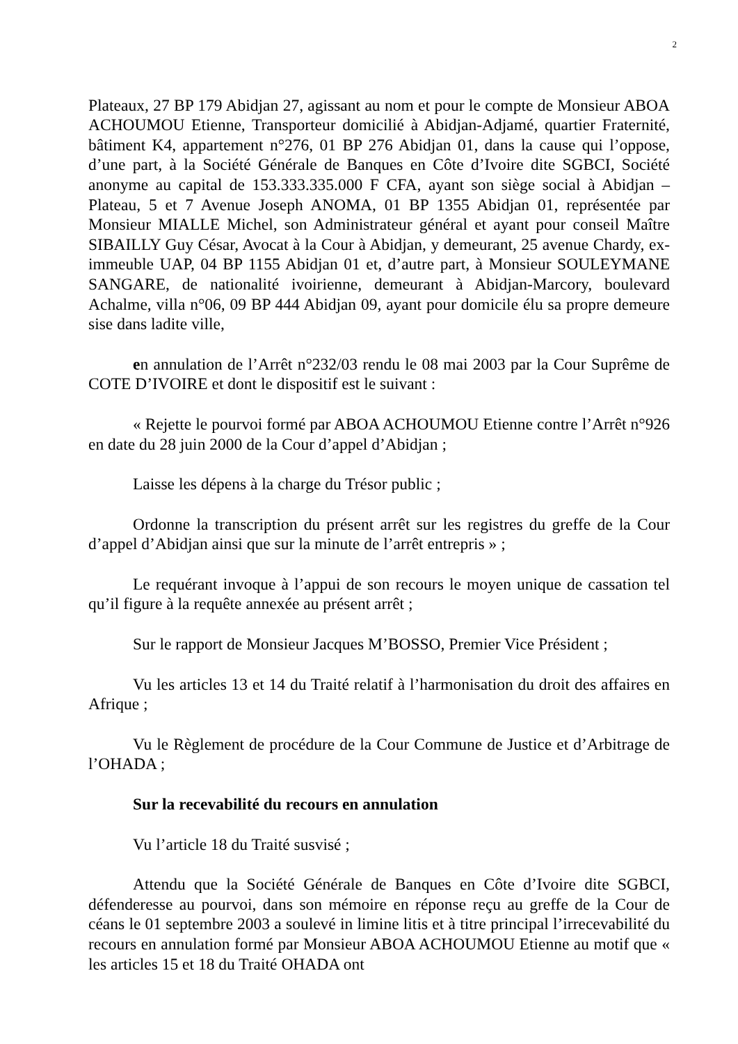2
Plateaux, 27 BP 179 Abidjan 27, agissant au nom et pour le compte de Monsieur ABOA ACHOUMOU Etienne, Transporteur domicilié à Abidjan-Adjamé, quartier Fraternité, bâtiment K4, appartement n°276, 01 BP 276 Abidjan 01, dans la cause qui l’oppose, d’une part, à la Société Générale de Banques en Côte d’Ivoire dite SGBCI, Société anonyme au capital de 153.333.335.000 F CFA, ayant son siège social à Abidjan – Plateau, 5 et 7 Avenue Joseph ANOMA, 01 BP 1355 Abidjan 01, représentée par Monsieur MIALLE Michel, son Administrateur général et ayant pour conseil Maître SIBAILLY Guy César, Avocat à la Cour à Abidjan, y demeurant, 25 avenue Chardy, ex-immeuble UAP, 04 BP 1155 Abidjan 01 et, d’autre part, à Monsieur SOULEYMANE SANGARE, de nationalité ivoirienne, demeurant à Abidjan-Marcory, boulevard Achalme, villa n°06, 09 BP 444 Abidjan 09, ayant pour domicile élu sa propre demeure sise dans ladite ville,
en annulation de l’Arrêt n°232/03 rendu le 08 mai 2003 par la Cour Suprême de COTE D’IVOIRE et dont le dispositif est le suivant :
« Rejette le pourvoi formé par ABOA ACHOUMOU Etienne contre l’Arrêt n°926 en date du 28 juin 2000 de la Cour d’appel d’Abidjan ;
Laisse les dépens à la charge du Trésor public ;
Ordonne la transcription du présent arrêt sur les registres du greffe de la Cour d’appel d’Abidjan ainsi que sur la minute de l’arrêt entrepris » ;
Le requérant invoque à l’appui de son recours le moyen unique de cassation tel qu’il figure à la requête annexée au présent arrêt ;
Sur le rapport de Monsieur Jacques M’BOSSO, Premier Vice Président ;
Vu les articles 13 et 14 du Traité relatif à l’harmonisation du droit des affaires en Afrique ;
Vu le Règlement de procédure de la Cour Commune de Justice et d’Arbitrage de l’OHADA ;
Sur la recevabilité du recours en annulation
Vu l’article 18 du Traité susvisé ;
Attendu que la Société Générale de Banques en Côte d’Ivoire dite SGBCI, défenderesse au pourvoi, dans son mémoire en réponse reçu au greffe de la Cour de céans le 01 septembre 2003 a soulevé in limine litis et à titre principal l’irrecevabilité du recours en annulation formé par Monsieur ABOA ACHOUMOU Etienne au motif que « les articles 15 et 18 du Traité OHADA ont